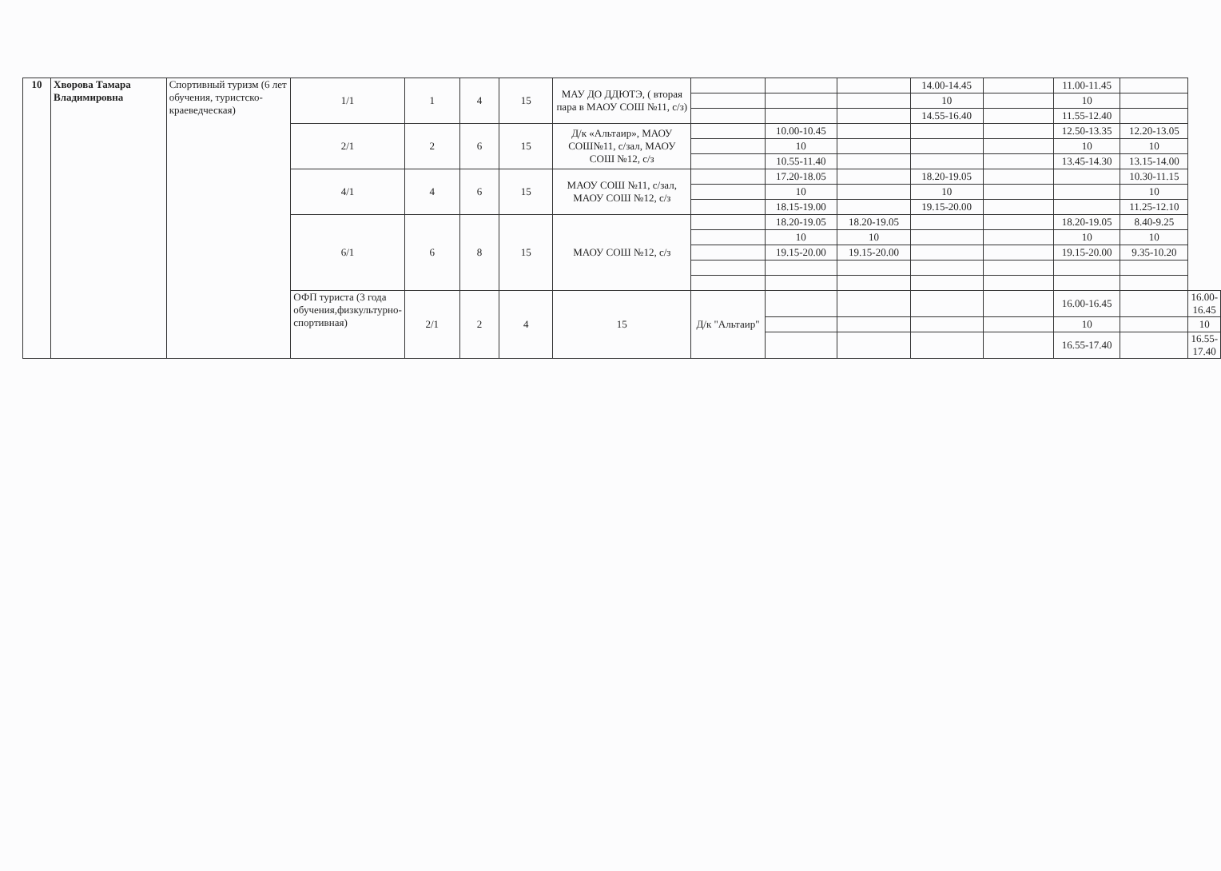| 10 | Хворова Тамара Владимировна | Спортивный туризм (6 лет обучения, туристско-краеведческая) | 1/1 | 1 | 4 | 15 | МАУ ДО ДДЮТЭ, ( вторая пара в МАОУ СОШ №11, с/з) | | | | 14.00-14.45 | | 11.00-11.45 | | |
| | | | | | | | | | | | 10 | | 10 | | |
| | | | | | | | | | | | 14.55-16.40 | | 11.55-12.40 | | |
| | | | 2/1 | 2 | 6 | 15 | Д/к «Альтаир», МАОУ СОШ№11, с/зал, МАОУ СОШ №12, с/з | | 10.00-10.45 | | | | 12.50-13.35 | 12.20-13.05 | |
| | | | | | | | | | 10 | | | | 10 | 10 | |
| | | | | | | | | | 10.55-11.40 | | | | 13.45-14.30 | 13.15-14.00 | |
| | | | 4/1 | 4 | 6 | 15 | МАОУ СОШ №11, с/зал, МАОУ СОШ №12, с/з | | 17.20-18.05 | | 18.20-19.05 | | | 10.30-11.15 | |
| | | | | | | | | | 10 | | 10 | | | 10 | |
| | | | | | | | | | 18.15-19.00 | | 19.15-20.00 | | | 11.25-12.10 | |
| | | | 6/1 | 6 | 8 | 15 | МАОУ СОШ №12, с/з | | 18.20-19.05 | 18.20-19.05 | | | 18.20-19.05 | 8.40-9.25 | |
| | | | | | | | | | 10 | 10 | | | 10 | 10 | |
| | | | | | | | | | 19.15-20.00 | 19.15-20.00 | | | 19.15-20.00 | 9.35-10.20 | |
| | | | ОФП туриста (3 года обучения,физкультурно-спортивная) | 2/1 | 2 | 4 | 15 | Д/к "Альтаир" | | | | | 16.00-16.45 | | 16.00-16.45 |
| | | | | | | | | | | | | | 10 | | 10 |
| | | | | | | | | | | | | | 16.55-17.40 | | 16.55-17.40 |